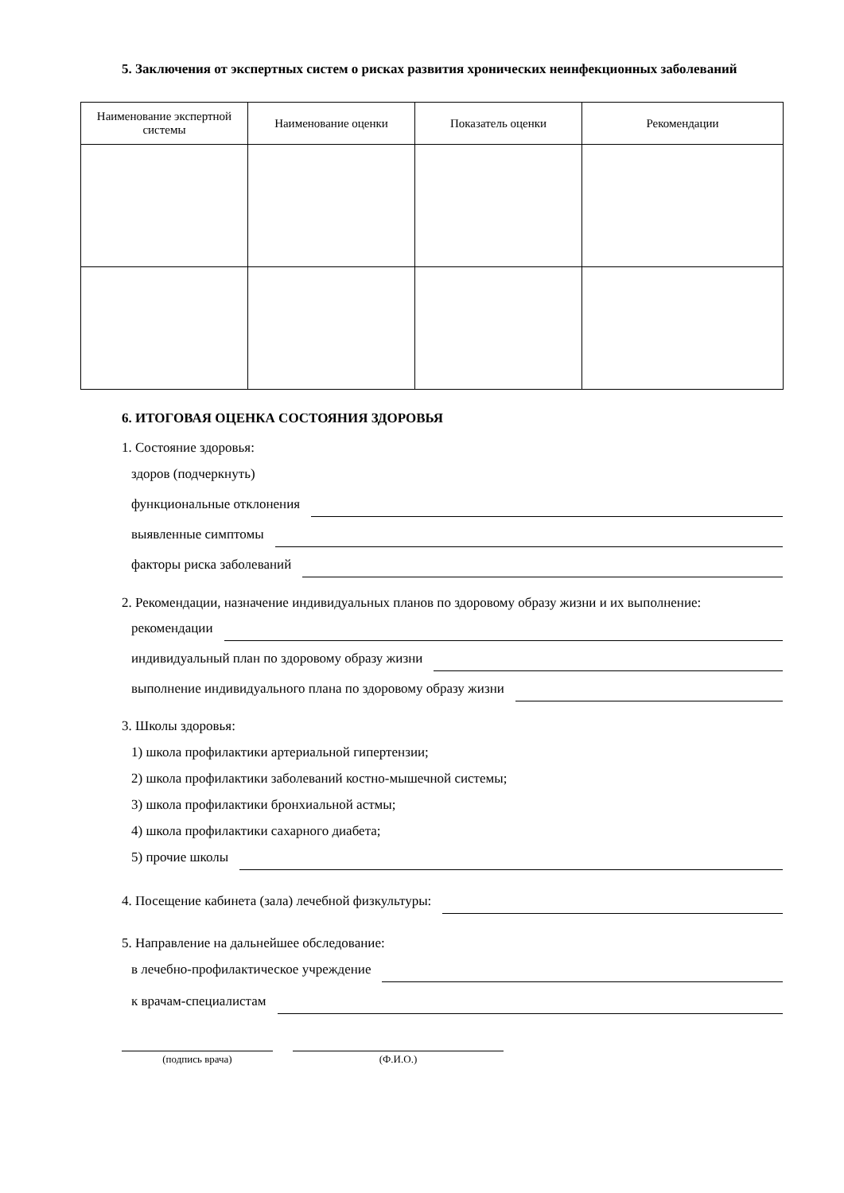5. Заключения от экспертных систем о рисках развития хронических неинфекционных заболеваний
| Наименование экспертной системы | Наименование оценки | Показатель оценки | Рекомендации |
| --- | --- | --- | --- |
6. ИТОГОВАЯ ОЦЕНКА СОСТОЯНИЯ ЗДОРОВЬЯ
1. Состояние здоровья:
здоров (подчеркнуть)
функциональные отклонения
выявленные симптомы
факторы риска заболеваний
2. Рекомендации, назначение индивидуальных планов по здоровому образу жизни и их выполнение:
рекомендации
индивидуальный план по здоровому образу жизни
выполнение индивидуального плана по здоровому образу жизни
3. Школы здоровья:
1) школа профилактики артериальной гипертензии;
2) школа профилактики заболеваний костно-мышечной системы;
3) школа профилактики бронхиальной астмы;
4) школа профилактики сахарного диабета;
5) прочие школы
4. Посещение кабинета (зала) лечебной физкультуры:
5. Направление на дальнейшее обследование:
в лечебно-профилактическое учреждение
к врачам-специалистам
(подпись врача) (Ф.И.О.)